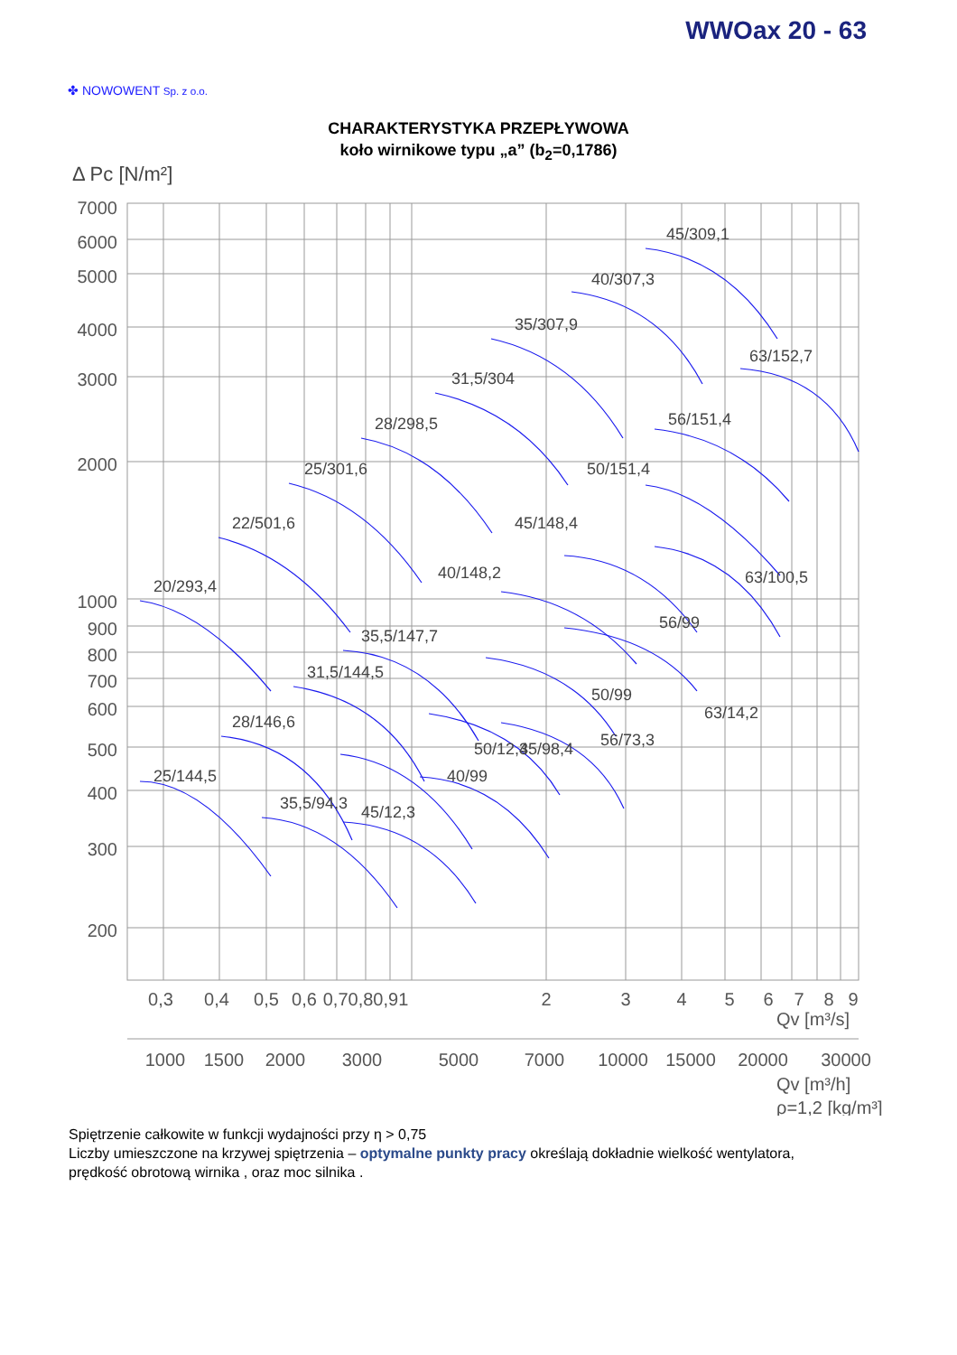WWOax 20 - 63
✤ NOWOWENT Sp. z o.o.
CHARAKTERYSTYKA PRZEPŁYWOWA
koło wirnikowe typu „a” (b<sub>2</sub>=0,1786)
Δ Pc [N/m²]
7000
6000
5000
4000
3000
2000
1000
900
800
700
600
500
400
300
200
20/293,4
22/501,6
25/301,6
28/298,5
31,5/304
35/307,9
40/307,3
45/309,1
63/152,7
56/151,4
50/151,4
45/148,4
40/148,2
35,5/147,7
31,5/144,5
28/146,6
25/144,5
35,5/94,3
45/12,3
40/99
50/12,3
45/98,4
56/73,3
50/99
63/14,2
56/99
63/100,5
0,3
0,4
0,5
0,6
0,70,80,91
2
3
4
5
6
7
8
9
Qv [m³/s]
1000
1500
2000
3000
5000
7000
10000
15000
20000
30000
Qv [m³/h]
ρ=1,2 [kg/m³]
Spiętrzenie całkowite w funkcji wydajności przy η > 0,75
Liczby umieszczone na krzywej spiętrzenia – optymalne punkty pracy określają dokładnie wielkość wentylatora,
prędkość obrotową wirnika , oraz moc silnika .